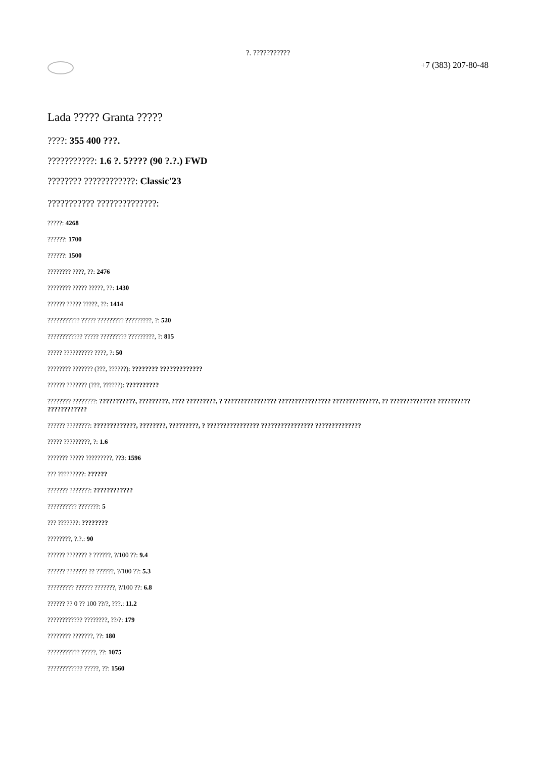?. ???????????
+7 (383) 207-80-48
Lada ????? Granta ?????
????: 355 400 ???.
???????????: 1.6 ?. 5???? (90 ?.?.) FWD
???????? ????????????: Classic'23
??????????? ??????????????:
?????: 4268
??????: 1700
??????: 1500
???????? ????, ??: 2476
???????? ????? ?????, ??: 1430
?????? ????? ?????, ??: 1414
??????????? ????? ????????? ?????????, ?: 520
???????????? ????? ????????? ?????????, ?: 815
????? ?????????? ????, ?: 50
???????? ??????? (???, ??????): ???????? ?????????????
?????? ??????? (???, ??????): ??????????
???????? ????????: ???????????, ?????????, ???? ?????????, ? ???????????????? ???????????????? ??????????????, ?? ?????????????? ?????????? ????????????
?????? ????????: ?????????????, ????????, ?????????, ? ???????????????? ???????????????? ??????????????
????? ?????????, ?: 1.6
??????? ????? ?????????, ??3: 1596
??? ?????????: ??????
??????? ???????: ????????????
?????????? ???????: 5
??? ???????: ????????
????????, ?.?.: 90
?????? ??????? ? ??????, ?/100 ??: 9.4
?????? ??????? ?? ??????, ?/100 ??: 5.3
????????? ?????? ???????, ?/100 ??: 6.8
?????? ?? 0 ?? 100 ??/?, ???.: 11.2
???????????? ????????, ??/?: 179
???????? ???????, ??: 180
??????????? ?????, ??: 1075
???????????? ?????, ??: 1560